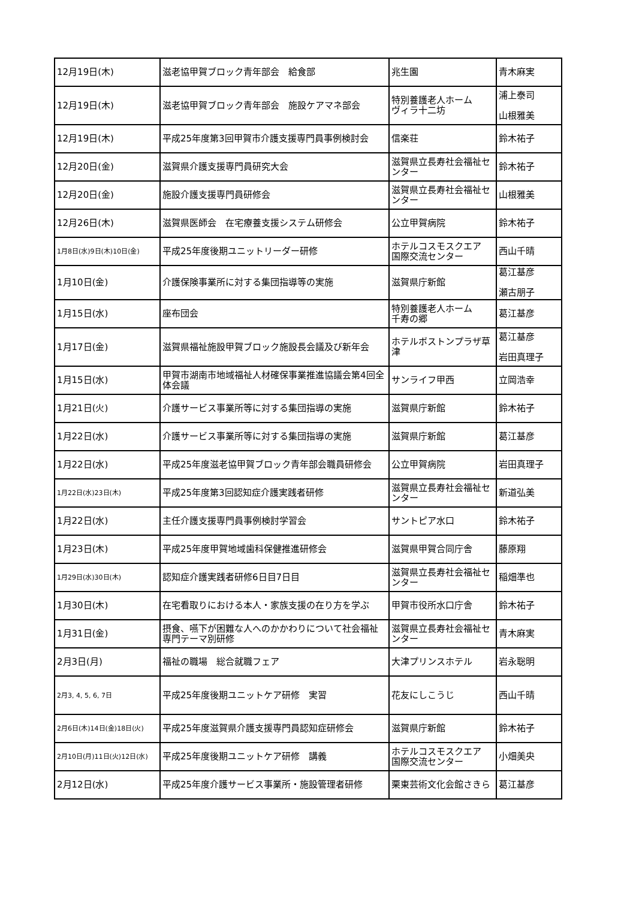| 12月19日(木) | 滋老協甲賀ブロック青年部会 給食部 | 兆生園 | 青木麻実 |
| 12月19日(木) | 滋老協甲賀ブロック青年部会 施設ケアマネ部会 | 特別養護老人ホーム ヴィラ十二坊 | 浦上泰司 山根雅美 |
| 12月19日(木) | 平成25年度第3回甲賀市介護支援専門員事例検討会 | 信楽荘 | 鈴木祐子 |
| 12月20日(金) | 滋賀県介護支援専門員研究大会 | 滋賀県立長寿社会福祉センター | 鈴木祐子 |
| 12月20日(金) | 施設介護支援専門員研修会 | 滋賀県立長寿社会福祉センター | 山根雅美 |
| 12月26日(木) | 滋賀県医師会 在宅療養支援システム研修会 | 公立甲賀病院 | 鈴木祐子 |
| 1月8日(水)9日(木)10日(金) | 平成25年度後期ユニットリーダー研修 | ホテルコスモスクエア 国際交流センター | 西山千晴 |
| 1月10日(金) | 介護保険事業所に対する集団指導等の実施 | 滋賀県庁新館 | 葛江基彦 瀬古朋子 |
| 1月15日(水) | 座布団会 | 特別養護老人ホーム 千寿の郷 | 葛江基彦 |
| 1月17日(金) | 滋賀県福祉施設甲賀ブロック施設長会議及び新年会 | ホテルボストンプラザ草津 | 葛江基彦 岩田真理子 |
| 1月15日(水) | 甲賀市湖南市地域福祉人材確保事業推進協議会第4回全体会議 | サンライフ甲西 | 立岡浩幸 |
| 1月21日(火) | 介護サービス事業所等に対する集団指導の実施 | 滋賀県庁新館 | 鈴木祐子 |
| 1月22日(水) | 介護サービス事業所等に対する集団指導の実施 | 滋賀県庁新館 | 葛江基彦 |
| 1月22日(水) | 平成25年度滋老協甲賀ブロック青年部会職員研修会 | 公立甲賀病院 | 岩田真理子 |
| 1月22日(水)23日(木) | 平成25年度第3回認知症介護実践者研修 | 滋賀県立長寿社会福祉センター | 新道弘美 |
| 1月22日(水) | 主任介護支援専門員事例検討学習会 | サントピア水口 | 鈴木祐子 |
| 1月23日(木) | 平成25年度甲賀地域歯科保健推進研修会 | 滋賀県甲賀合同庁舎 | 藤原翔 |
| 1月29日(水)30日(木) | 認知症介護実践者研修6日目7日目 | 滋賀県立長寿社会福祉センター | 稲畑準也 |
| 1月30日(木) | 在宅看取りにおける本人・家族支援の在り方を学ぶ | 甲賀市役所水口庁舎 | 鈴木祐子 |
| 1月31日(金) | 摂食、嚥下が困難な人へのかかわりについて社会福祉専門テーマ別研修 | 滋賀県立長寿社会福祉センター | 青木麻実 |
| 2月3日(月) | 福祉の職場 総合就職フェア | 大津プリンスホテル | 岩永聡明 |
| 2月3, 4, 5, 6, 7日 | 平成25年度後期ユニットケア研修 実習 | 花友にしこうじ | 西山千晴 |
| 2月6日(木)14日(金)18日(火) | 平成25年度滋賀県介護支援専門員認知症研修会 | 滋賀県庁新館 | 鈴木祐子 |
| 2月10日(月)11日(火)12日(水) | 平成25年度後期ユニットケア研修 講義 | ホテルコスモスクエア 国際交流センター | 小畑美央 |
| 2月12日(水) | 平成25年度介護サービス事業所・施設管理者研修 | 栗東芸術文化会館さきら | 葛江基彦 |